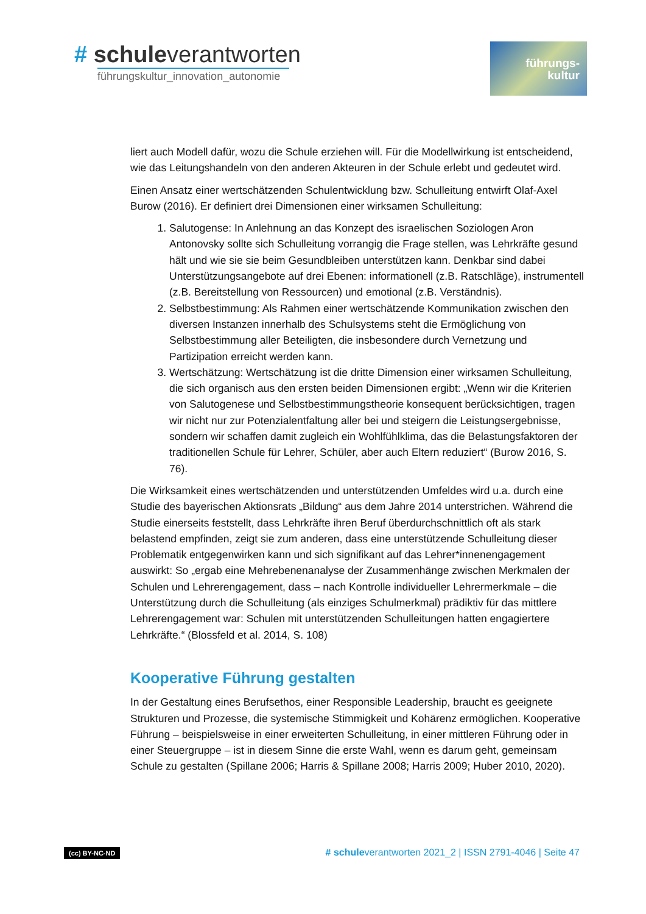# schuleverantworten
führungskultur_innovation_autonomie
führungs-
kultur
liert auch Modell dafür, wozu die Schule erziehen will. Für die Modellwirkung ist entscheidend, wie das Leitungshandeln von den anderen Akteuren in der Schule erlebt und gedeutet wird.
Einen Ansatz einer wertschätzenden Schulentwicklung bzw. Schulleitung entwirft Olaf-Axel Burow (2016). Er definiert drei Dimensionen einer wirksamen Schulleitung:
1. Salutogense: In Anlehnung an das Konzept des israelischen Soziologen Aron Antonovsky sollte sich Schulleitung vorrangig die Frage stellen, was Lehrkräfte gesund hält und wie sie sie beim Gesundbleiben unterstützen kann. Denkbar sind dabei Unterstützungsangebote auf drei Ebenen: informationell (z.B. Ratschläge), instrumentell (z.B. Bereitstellung von Ressourcen) und emotional (z.B. Verständnis).
2. Selbstbestimmung: Als Rahmen einer wertschätzende Kommunikation zwischen den diversen Instanzen innerhalb des Schulsystems steht die Ermöglichung von Selbstbestimmung aller Beteiligten, die insbesondere durch Vernetzung und Partizipation erreicht werden kann.
3. Wertschätzung: Wertschätzung ist die dritte Dimension einer wirksamen Schulleitung, die sich organisch aus den ersten beiden Dimensionen ergibt: „Wenn wir die Kriterien von Salutogenese und Selbstbestimmungstheorie konsequent berücksichtigen, tragen wir nicht nur zur Potenzialentfaltung aller bei und steigern die Leistungsergebnisse, sondern wir schaffen damit zugleich ein Wohlfühlklima, das die Belastungsfaktoren der traditionellen Schule für Lehrer, Schüler, aber auch Eltern reduziert“ (Burow 2016, S. 76).
Die Wirksamkeit eines wertschätzenden und unterstützenden Umfeldes wird u.a. durch eine Studie des bayerischen Aktionsrats „Bildung“ aus dem Jahre 2014 unterstrichen. Während die Studie einerseits feststellt, dass Lehrkräfte ihren Beruf überdurchschnittlich oft als stark belastend empfinden, zeigt sie zum anderen, dass eine unterstützende Schulleitung dieser Problematik entgegenwirken kann und sich signifikant auf das Lehrer*innenengagement auswirkt: So „ergab eine Mehrebenenanalyse der Zusammenhänge zwischen Merkmalen der Schulen und Lehrerengagement, dass – nach Kontrolle individueller Lehrermerkmale – die Unterstützung durch die Schulleitung (als einziges Schulmerkmal) prädiktiv für das mittlere Lehrerengagement war: Schulen mit unterstützenden Schulleitungen hatten engagiertere Lehrkräfte.“ (Blossfeld et al. 2014, S. 108)
Kooperative Führung gestalten
In der Gestaltung eines Berufsethos, einer Responsible Leadership, braucht es geeignete Strukturen und Prozesse, die systemische Stimmigkeit und Kohärenz ermöglichen. Kooperative Führung – beispielsweise in einer erweiterten Schulleitung, in einer mittleren Führung oder in einer Steuergruppe – ist in diesem Sinne die erste Wahl, wenn es darum geht, gemeinsam Schule zu gestalten (Spillane 2006; Harris & Spillane 2008; Harris 2009; Huber 2010, 2020).
(cc) BY-NC-ND # schuleverantworten 2021_2 | ISSN 2791-4046 | Seite 47